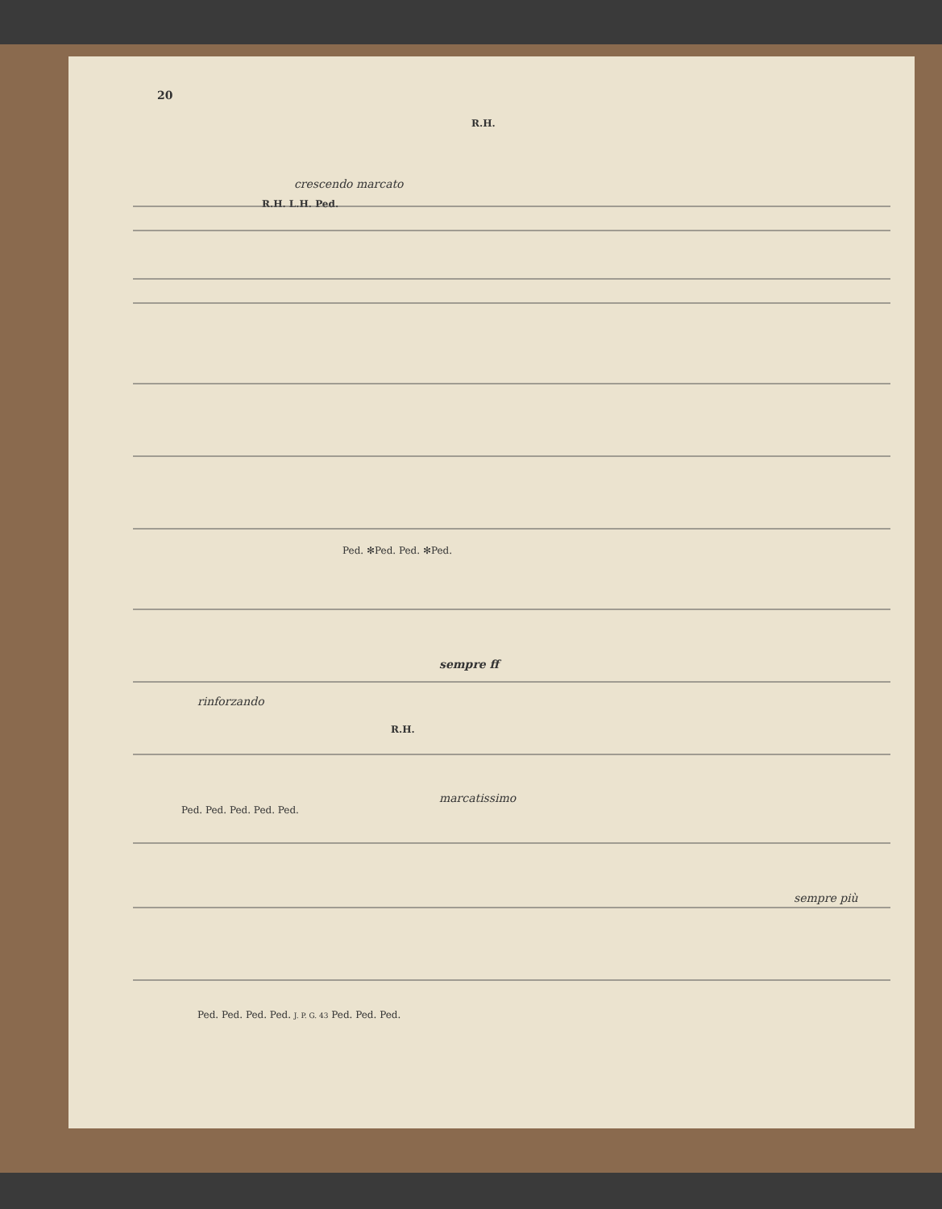20
R.H.
crescendo marcato
R.H. L.H. Ped.
Ped. ✻Ped. Ped. ✻Ped.
sempre ff
rinforzando
R.H.
marcatissimo
Ped. Ped. Ped. Ped. Ped.
sempre più
Ped. Ped. Ped. Ped. J. P. G. 43 Ped. Ped. Ped.